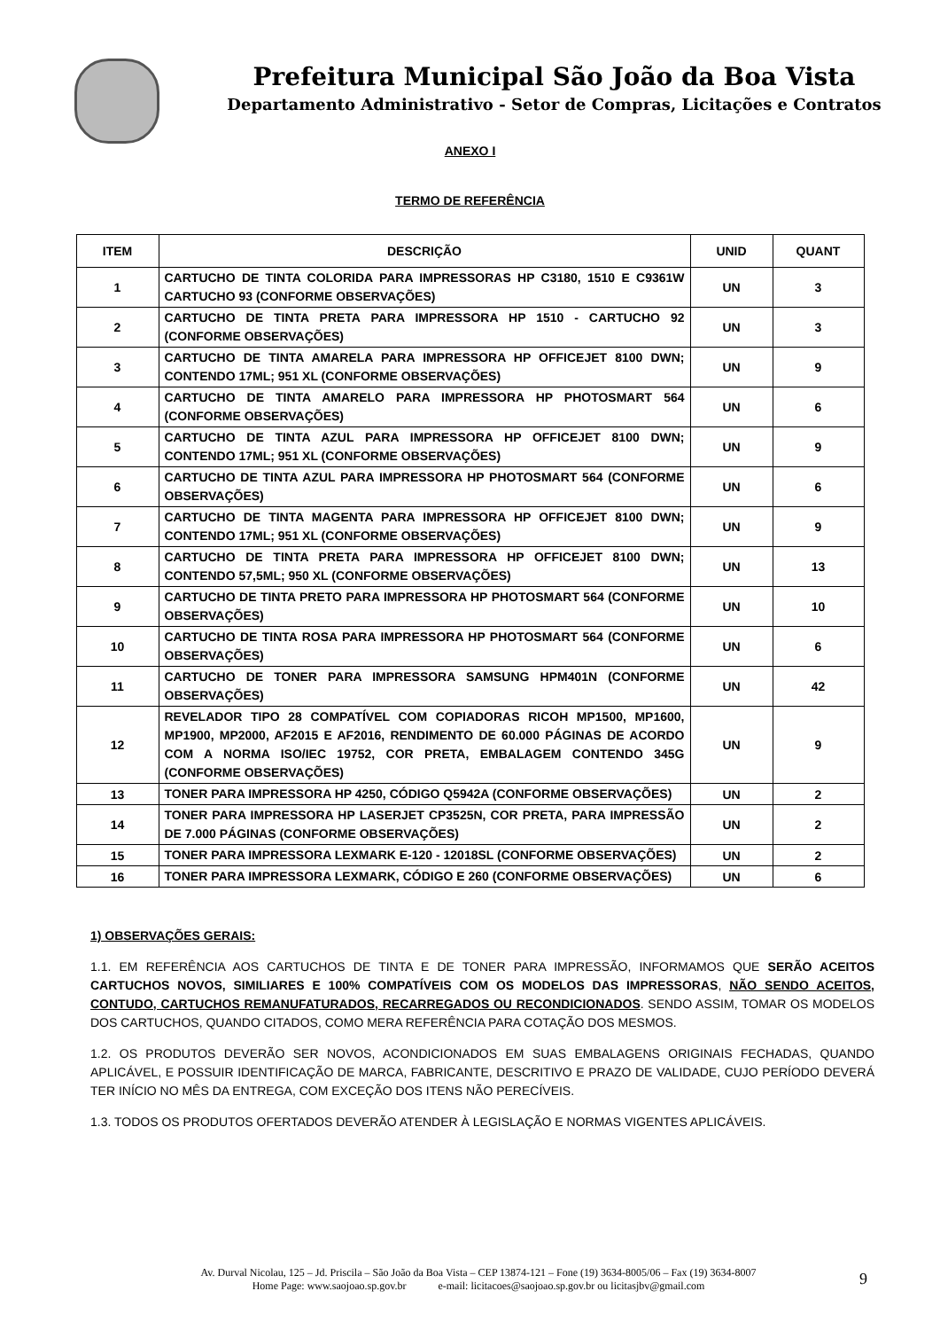Prefeitura Municipal São João da Boa Vista
Departamento Administrativo - Setor de Compras, Licitações e Contratos
ANEXO I
TERMO DE REFERÊNCIA
| ITEM | DESCRIÇÃO | UNID | QUANT |
| --- | --- | --- | --- |
| 1 | CARTUCHO DE TINTA COLORIDA PARA IMPRESSORAS HP C3180, 1510 E C9361W CARTUCHO 93 (CONFORME OBSERVAÇÕES) | UN | 3 |
| 2 | CARTUCHO DE TINTA PRETA PARA IMPRESSORA HP 1510 - CARTUCHO 92 (CONFORME OBSERVAÇÕES) | UN | 3 |
| 3 | CARTUCHO DE TINTA AMARELA PARA IMPRESSORA HP OFFICEJET 8100 DWN; CONTENDO 17ML; 951 XL (CONFORME OBSERVAÇÕES) | UN | 9 |
| 4 | CARTUCHO DE TINTA AMARELO PARA IMPRESSORA HP PHOTOSMART 564 (CONFORME OBSERVAÇÕES) | UN | 6 |
| 5 | CARTUCHO DE TINTA AZUL PARA IMPRESSORA HP OFFICEJET 8100 DWN; CONTENDO 17ML; 951 XL (CONFORME OBSERVAÇÕES) | UN | 9 |
| 6 | CARTUCHO DE TINTA AZUL PARA IMPRESSORA HP PHOTOSMART 564 (CONFORME OBSERVAÇÕES) | UN | 6 |
| 7 | CARTUCHO DE TINTA MAGENTA PARA IMPRESSORA HP OFFICEJET 8100 DWN; CONTENDO 17ML; 951 XL (CONFORME OBSERVAÇÕES) | UN | 9 |
| 8 | CARTUCHO DE TINTA PRETA PARA IMPRESSORA HP OFFICEJET 8100 DWN; CONTENDO 57,5ML; 950 XL (CONFORME OBSERVAÇÕES) | UN | 13 |
| 9 | CARTUCHO DE TINTA PRETO PARA IMPRESSORA HP PHOTOSMART 564 (CONFORME OBSERVAÇÕES) | UN | 10 |
| 10 | CARTUCHO DE TINTA ROSA PARA IMPRESSORA HP PHOTOSMART 564 (CONFORME OBSERVAÇÕES) | UN | 6 |
| 11 | CARTUCHO DE TONER PARA IMPRESSORA SAMSUNG HPM401N (CONFORME OBSERVAÇÕES) | UN | 42 |
| 12 | REVELADOR TIPO 28 COMPATÍVEL COM COPIADORAS RICOH MP1500, MP1600, MP1900, MP2000, AF2015 E AF2016, RENDIMENTO DE 60.000 PÁGINAS DE ACORDO COM A NORMA ISO/IEC 19752, COR PRETA, EMBALAGEM CONTENDO 345G (CONFORME OBSERVAÇÕES) | UN | 9 |
| 13 | TONER PARA IMPRESSORA HP 4250, CÓDIGO Q5942A (CONFORME OBSERVAÇÕES) | UN | 2 |
| 14 | TONER PARA IMPRESSORA HP LASERJET CP3525N, COR PRETA, PARA IMPRESSÃO DE 7.000 PÁGINAS (CONFORME OBSERVAÇÕES) | UN | 2 |
| 15 | TONER PARA IMPRESSORA LEXMARK E-120 - 12018SL (CONFORME OBSERVAÇÕES) | UN | 2 |
| 16 | TONER PARA IMPRESSORA LEXMARK, CÓDIGO E 260 (CONFORME OBSERVAÇÕES) | UN | 6 |
1) OBSERVAÇÕES GERAIS:
1.1. EM REFERÊNCIA AOS CARTUCHOS DE TINTA E DE TONER PARA IMPRESSÃO, INFORMAMOS QUE SERÃO ACEITOS CARTUCHOS NOVOS, SIMILIARES E 100% COMPATÍVEIS COM OS MODELOS DAS IMPRESSORAS, NÃO SENDO ACEITOS, CONTUDO, CARTUCHOS REMANUFATURADOS, RECARREGADOS OU RECONDICIONADOS. SENDO ASSIM, TOMAR OS MODELOS DOS CARTUCHOS, QUANDO CITADOS, COMO MERA REFERÊNCIA PARA COTAÇÃO DOS MESMOS.
1.2. OS PRODUTOS DEVERÃO SER NOVOS, ACONDICIONADOS EM SUAS EMBALAGENS ORIGINAIS FECHADAS, QUANDO APLICÁVEL, E POSSUIR IDENTIFICAÇÃO DE MARCA, FABRICANTE, DESCRITIVO E PRAZO DE VALIDADE, CUJO PERÍODO DEVERÁ TER INÍCIO NO MÊS DA ENTREGA, COM EXCEÇÃO DOS ITENS NÃO PERECÍVEIS.
1.3. TODOS OS PRODUTOS OFERTADOS DEVERÃO ATENDER À LEGISLAÇÃO E NORMAS VIGENTES APLICÁVEIS.
Av. Durval Nicolau, 125 – Jd. Priscila – São João da Boa Vista – CEP 13874-121 – Fone (19) 3634-8005/06 – Fax (19) 3634-8007
Home Page: www.saojoao.sp.gov.br e-mail: licitacoes@saojoao.sp.gov.br ou licitasjbv@gmail.com
9